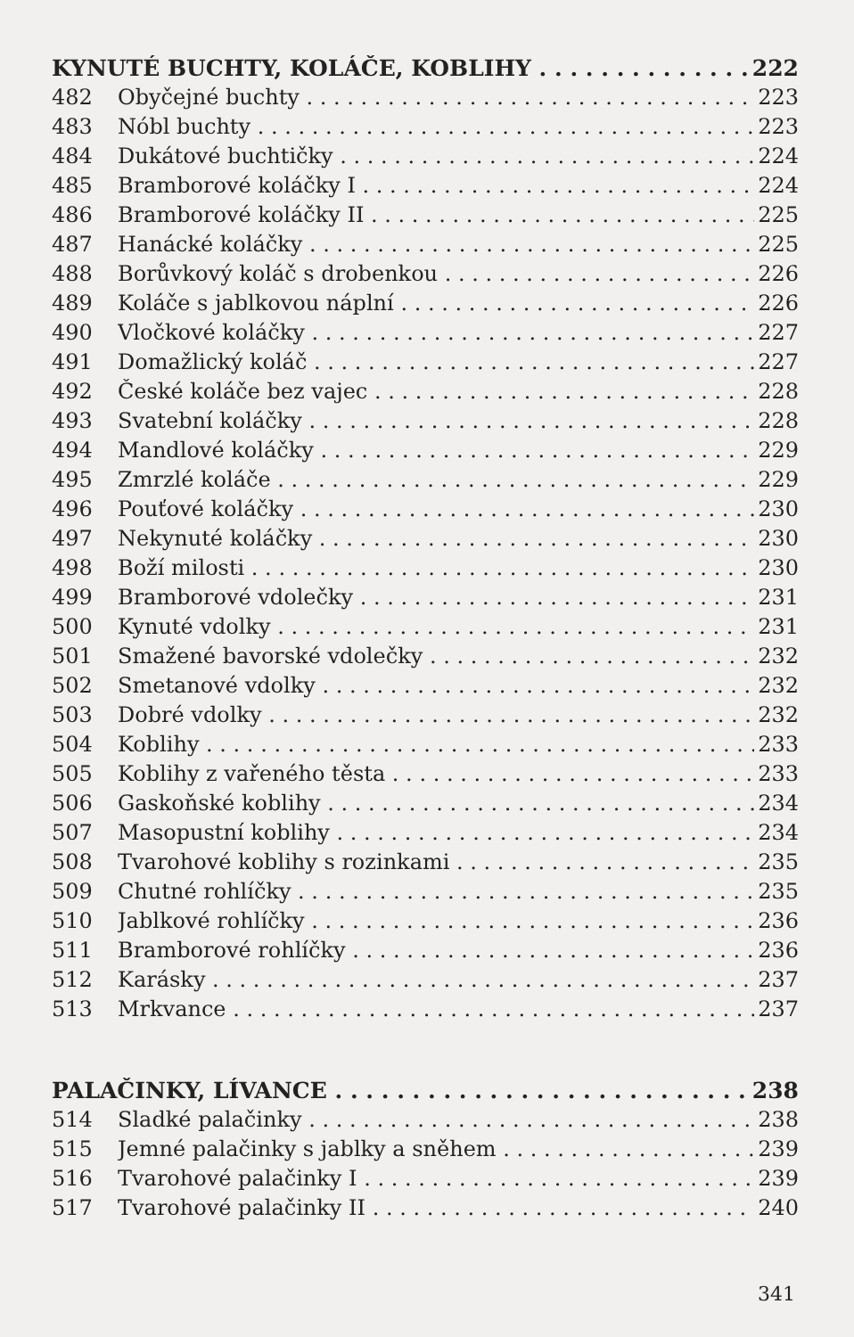KYNUTÉ BUCHTY, KOLÁČE, KOBLIHY 222
482 Obyčejné buchty 223
483 Nóbl buchty 223
484 Dukátové buchtičky 224
485 Bramborové koláčky I 224
486 Bramborové koláčky II 225
487 Hanácké koláčky 225
488 Borůvkový koláč s drobenkou 226
489 Koláče s jablkovou náplní 226
490 Vločkové koláčky 227
491 Domažlický koláč 227
492 České koláče bez vajec 228
493 Svatební koláčky 228
494 Mandlové koláčky 229
495 Zmrzlé koláče 229
496 Pouťové koláčky 230
497 Nekynuté koláčky 230
498 Boží milosti 230
499 Bramborové vdolečky 231
500 Kynuté vdolky 231
501 Smažené bavorské vdolečky 232
502 Smetanové vdolky 232
503 Dobré vdolky 232
504 Koblihy 233
505 Koblihy z vařeného těsta 233
506 Gaskoňské koblihy 234
507 Masopustní koblihy 234
508 Tvarohové koblihy s rozinkami 235
509 Chutné rohlíčky 235
510 Jablkové rohlíčky 236
511 Bramborové rohlíčky 236
512 Karásky 237
513 Mrkvance 237
PALAČINKY, LÍVANCE 238
514 Sladké palačinky 238
515 Jemné palačinky s jablky a sněhem 239
516 Tvarohové palačinky I 239
517 Tvarohové palačinky II 240
341